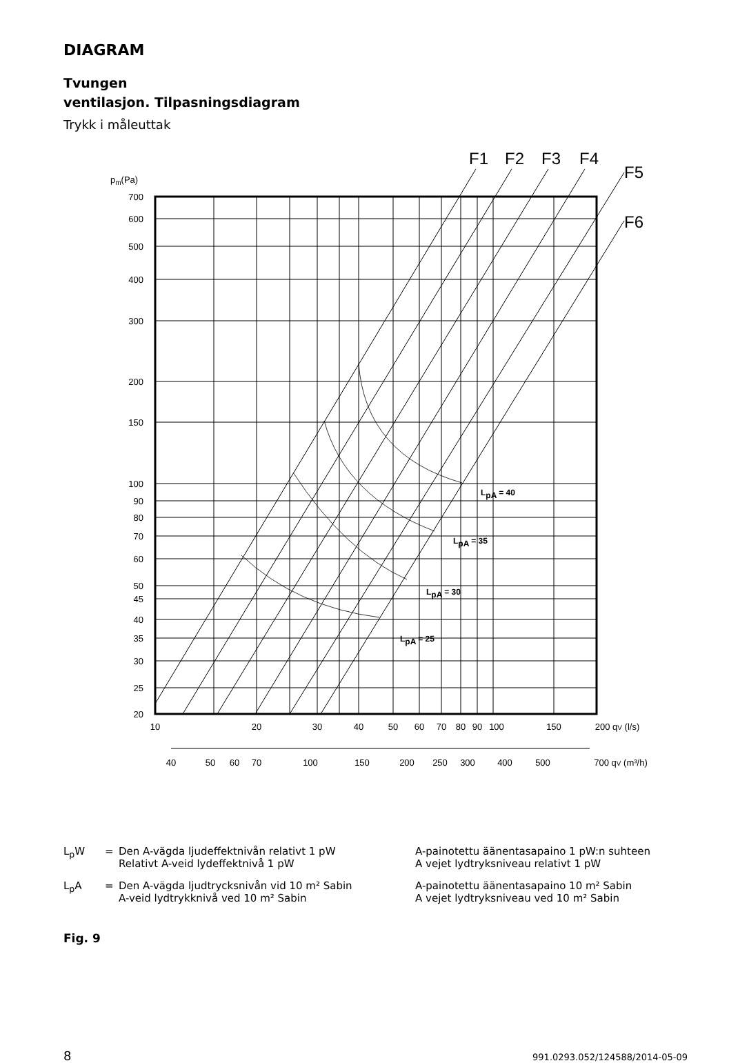DIAGRAM
Tvungen
ventilasjon. Tilpasningsdiagram
Trykk i måleuttak
F1
F2
F3
F4
F5
F6
700
600
500
400
300
200
150
100
90
80
70
60
50
45
40
35
30
25
20
pm(Pa)
10
20
30
40
50
60
70
80
90
100
150
200 qV (l/s)
40
50
60
70
100
150
200
250
300
400
500
700 qV (m³/h)
LpA = 40
LpA = 35
LpA = 30
LpA = 25
L<sub>p</sub>W = Den A-vägda ljudeffektnivån relativt 1 pW
Relativt A-veid lydeffektnivå 1 pW
A-painotettu äänentasapaino 1 pW:n suhteen
A vejet lydtryksniveau relativt 1 pW
L<sub>p</sub>A = Den A-vägda ljudtrycksnivån vid 10 m² Sabin
A-veid lydtrykknivå ved 10 m² Sabin
A-painotettu äänentasapaino 10 m² Sabin
A vejet lydtryksniveau ved 10 m² Sabin
Fig. 9
8 991.0293.052/124588/2014-05-09